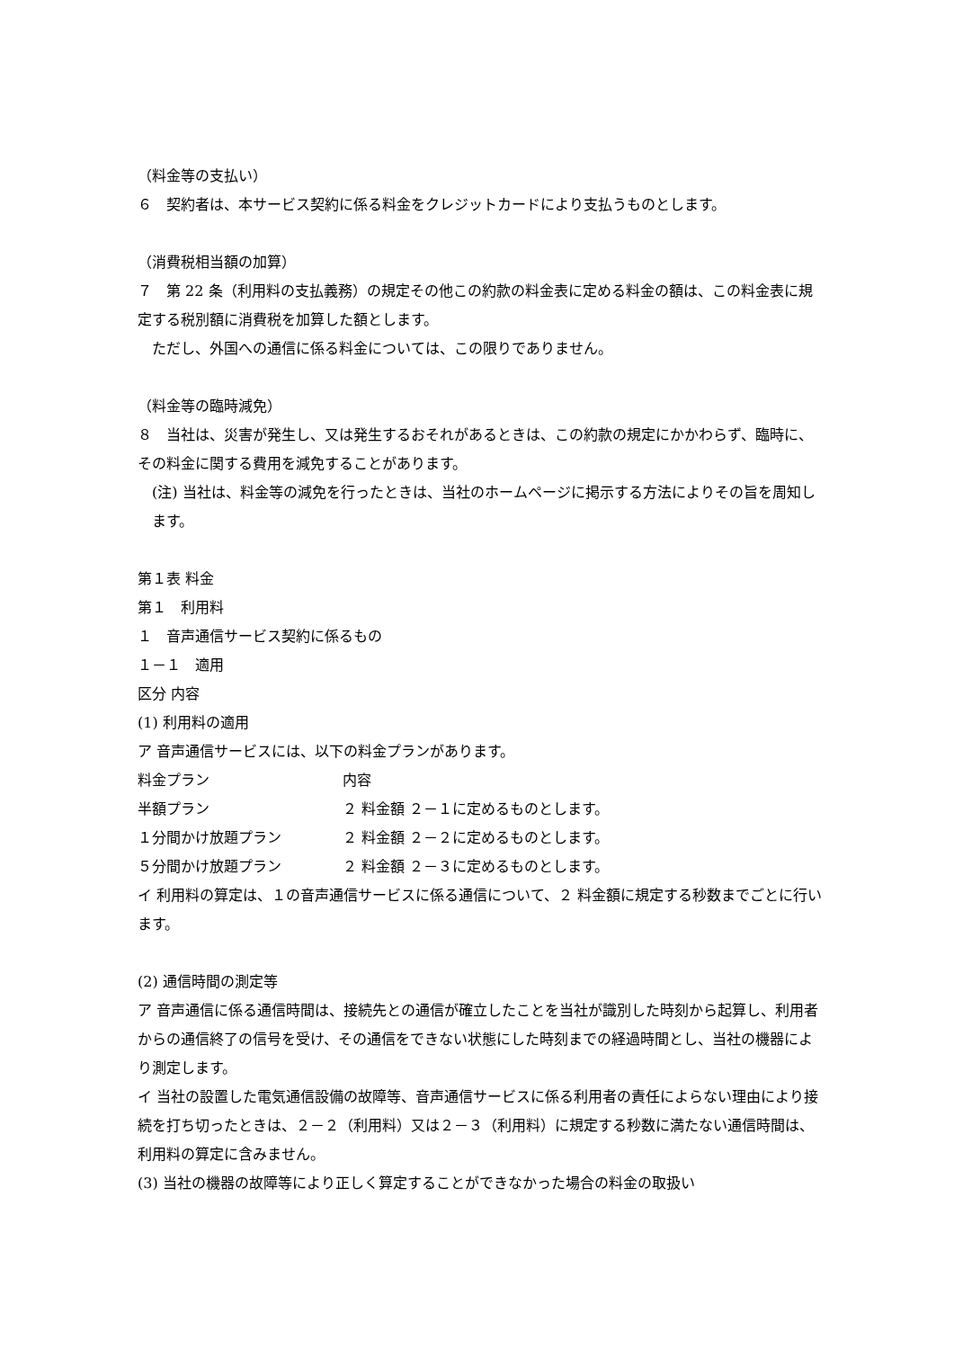（料金等の支払い）
６　契約者は、本サービス契約に係る料金をクレジットカードにより支払うものとします。
（消費税相当額の加算）
７　第 22 条（利用料の支払義務）の規定その他この約款の料金表に定める料金の額は、この料金表に規定する税別額に消費税を加算した額とします。
ただし、外国への通信に係る料金については、この限りでありません。
（料金等の臨時減免）
８　当社は、災害が発生し、又は発生するおそれがあるときは、この約款の規定にかかわらず、臨時に、その料金に関する費用を減免することがあります。
(注) 当社は、料金等の減免を行ったときは、当社のホームページに掲示する方法によりその旨を周知します。
第１表 料金
第１　利用料
１　音声通信サービス契約に係るもの
１－１　適用
区分 内容
(1) 利用料の適用
ア 音声通信サービスには、以下の料金プランがあります。
| 料金プラン | 内容 |
| --- | --- |
| 半額プラン | ２ 料金額 ２－１に定めるものとします。 |
| １分間かけ放題プラン | ２ 料金額 ２－２に定めるものとします。 |
| ５分間かけ放題プラン | ２ 料金額 ２－３に定めるものとします。 |
イ 利用料の算定は、１の音声通信サービスに係る通信について、２ 料金額に規定する秒数までごとに行います。
(2) 通信時間の測定等
ア 音声通信に係る通信時間は、接続先との通信が確立したことを当社が識別した時刻から起算し、利用者からの通信終了の信号を受け、その通信をできない状態にした時刻までの経過時間とし、当社の機器により測定します。
イ 当社の設置した電気通信設備の故障等、音声通信サービスに係る利用者の責任によらない理由により接続を打ち切ったときは、２－２（利用料）又は２－３（利用料）に規定する秒数に満たない通信時間は、利用料の算定に含みません。
(3) 当社の機器の故障等により正しく算定することができなかった場合の料金の取扱い